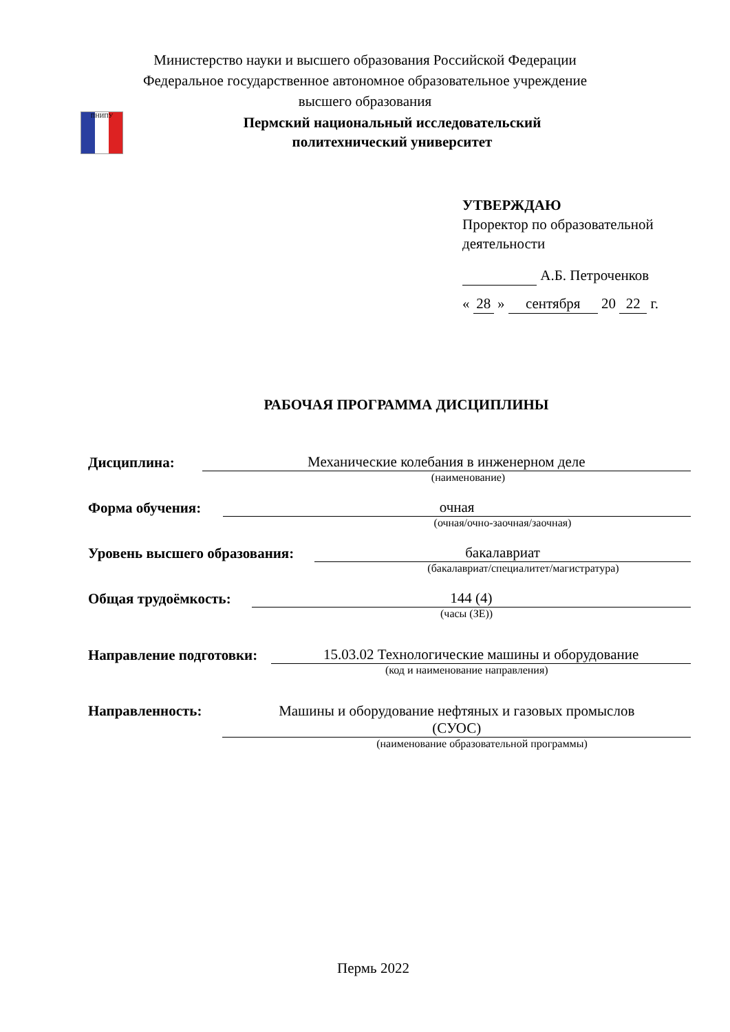Министерство науки и высшего образования Российской Федерации
Федеральное государственное автономное образовательное учреждение
высшего образования
ПНИПУ
Пермский национальный исследовательский
политехнический университет
УТВЕРЖДАЮ
Проректор по образовательной
деятельности
А.Б. Петроченков
« 28 » сентября 20 22 г.
РАБОЧАЯ ПРОГРАММА ДИСЦИПЛИНЫ
Дисциплина: Механические колебания в инженерном деле
(наименование)
Форма обучения: очная
(очная/очно-заочная/заочная)
Уровень высшего образования: бакалавриат
(бакалавриат/специалитет/магистратура)
Общая трудоёмкость: 144 (4)
(часы (ЗЕ))
Направление подготовки: 15.03.02 Технологические машины и оборудование
(код и наименование направления)
Направленность: Машины и оборудование нефтяных и газовых промыслов
(СУОС)
(наименование образовательной программы)
Пермь 2022